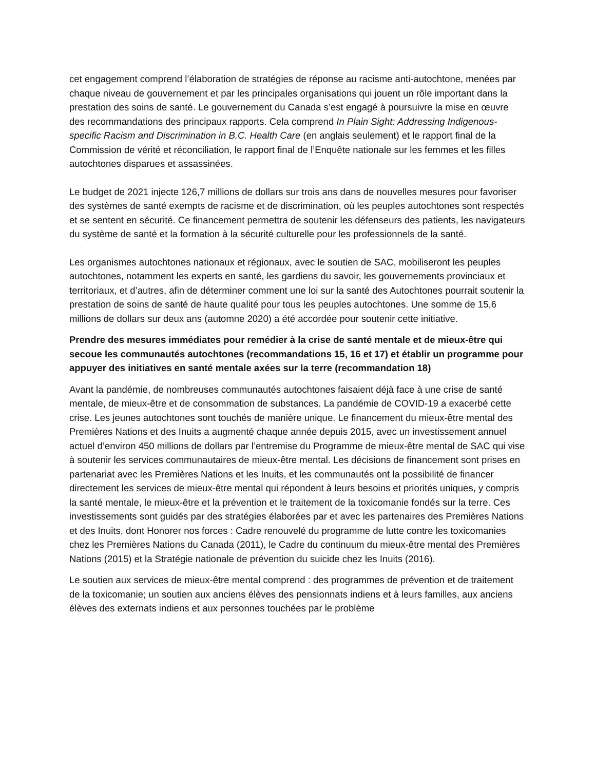cet engagement comprend l’élaboration de stratégies de réponse au racisme anti-autochtone, menées par chaque niveau de gouvernement et par les principales organisations qui jouent un rôle important dans la prestation des soins de santé. Le gouvernement du Canada s’est engagé à poursuivre la mise en œuvre des recommandations des principaux rapports. Cela comprend In Plain Sight: Addressing Indigenous-specific Racism and Discrimination in B.C. Health Care (en anglais seulement) et le rapport final de la Commission de vérité et réconciliation, le rapport final de l’Enquête nationale sur les femmes et les filles autochtones disparues et assassinées.
Le budget de 2021 injecte 126,7 millions de dollars sur trois ans dans de nouvelles mesures pour favoriser des systèmes de santé exempts de racisme et de discrimination, où les peuples autochtones sont respectés et se sentent en sécurité. Ce financement permettra de soutenir les défenseurs des patients, les navigateurs du système de santé et la formation à la sécurité culturelle pour les professionnels de la santé.
Les organismes autochtones nationaux et régionaux, avec le soutien de SAC, mobiliseront les peuples autochtones, notamment les experts en santé, les gardiens du savoir, les gouvernements provinciaux et territoriaux, et d’autres, afin de déterminer comment une loi sur la santé des Autochtones pourrait soutenir la prestation de soins de santé de haute qualité pour tous les peuples autochtones. Une somme de 15,6 millions de dollars sur deux ans (automne 2020) a été accordée pour soutenir cette initiative.
Prendre des mesures immédiates pour remédier à la crise de santé mentale et de mieux-être qui secoue les communautés autochtones (recommandations 15, 16 et 17) et établir un programme pour appuyer des initiatives en santé mentale axées sur la terre (recommandation 18)
Avant la pandémie, de nombreuses communautés autochtones faisaient déjà face à une crise de santé mentale, de mieux-être et de consommation de substances. La pandémie de COVID-19 a exacerbé cette crise. Les jeunes autochtones sont touchés de manière unique. Le financement du mieux-être mental des Premières Nations et des Inuits a augmenté chaque année depuis 2015, avec un investissement annuel actuel d’environ 450 millions de dollars par l’entremise du Programme de mieux-être mental de SAC qui vise à soutenir les services communautaires de mieux-être mental. Les décisions de financement sont prises en partenariat avec les Premières Nations et les Inuits, et les communautés ont la possibilité de financer directement les services de mieux-être mental qui répondent à leurs besoins et priorités uniques, y compris la santé mentale, le mieux-être et la prévention et le traitement de la toxicomanie fondés sur la terre. Ces investissements sont guidés par des stratégies élaborées par et avec les partenaires des Premières Nations et des Inuits, dont Honorer nos forces : Cadre renouvelé du programme de lutte contre les toxicomanies chez les Premières Nations du Canada (2011), le Cadre du continuum du mieux-être mental des Premières Nations (2015) et la Stratégie nationale de prévention du suicide chez les Inuits (2016).
Le soutien aux services de mieux-être mental comprend : des programmes de prévention et de traitement de la toxicomanie; un soutien aux anciens élèves des pensionnats indiens et à leurs familles, aux anciens élèves des externats indiens et aux personnes touchées par le problème